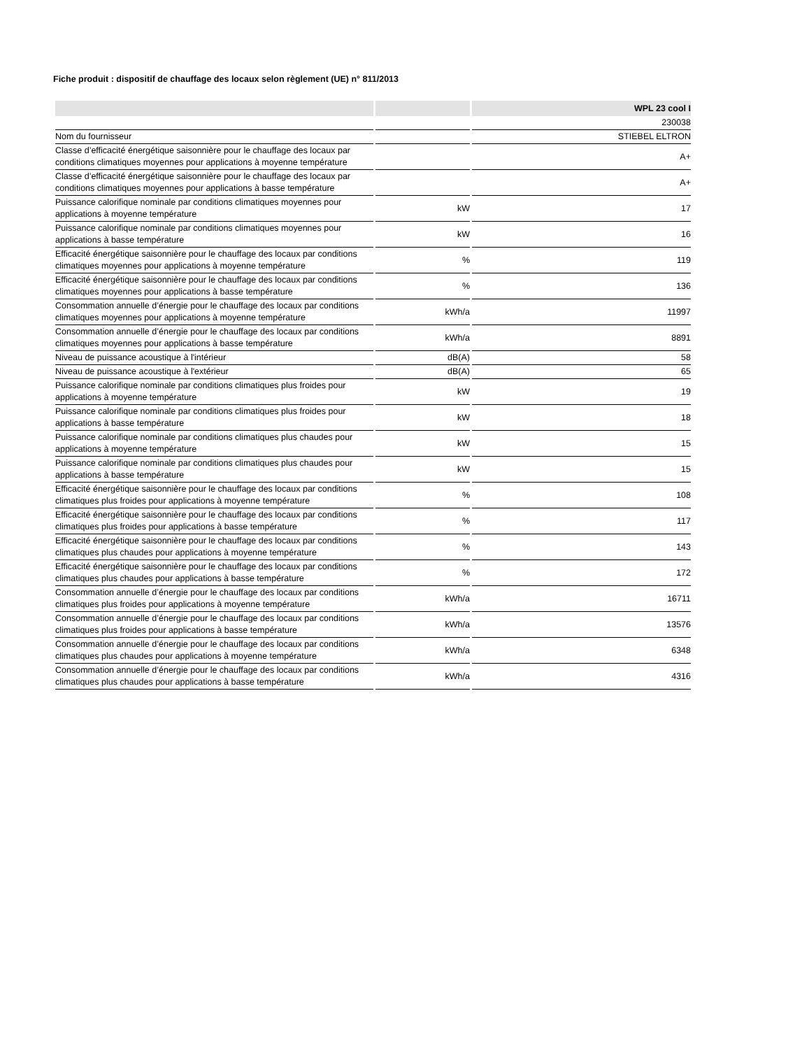Fiche produit : dispositif de chauffage des locaux selon règlement (UE) n° 811/2013
| | | WPL 23 cool I |
| --- | --- | --- |
| | | 230038 |
| Nom du fournisseur | | STIEBEL ELTRON |
| Classe d’efficacité énergétique saisonnière pour le chauffage des locaux par conditions climatiques moyennes pour applications à moyenne température | | A+ |
| Classe d’efficacité énergétique saisonnière pour le chauffage des locaux par conditions climatiques moyennes pour applications à basse température | | A+ |
| Puissance calorifique nominale par conditions climatiques moyennes pour applications à moyenne température | kW | 17 |
| Puissance calorifique nominale par conditions climatiques moyennes pour applications à basse température | kW | 16 |
| Efficacité énergétique saisonnière pour le chauffage des locaux par conditions climatiques moyennes pour applications à moyenne température | % | 119 |
| Efficacité énergétique saisonnière pour le chauffage des locaux par conditions climatiques moyennes pour applications à basse température | % | 136 |
| Consommation annuelle d’énergie pour le chauffage des locaux par conditions climatiques moyennes pour applications à moyenne température | kWh/a | 11997 |
| Consommation annuelle d’énergie pour le chauffage des locaux par conditions climatiques moyennes pour applications à basse température | kWh/a | 8891 |
| Niveau de puissance acoustique à l'intérieur | dB(A) | 58 |
| Niveau de puissance acoustique à l'extérieur | dB(A) | 65 |
| Puissance calorifique nominale par conditions climatiques plus froides pour applications à moyenne température | kW | 19 |
| Puissance calorifique nominale par conditions climatiques plus froides pour applications à basse température | kW | 18 |
| Puissance calorifique nominale par conditions climatiques plus chaudes pour applications à moyenne température | kW | 15 |
| Puissance calorifique nominale par conditions climatiques plus chaudes pour applications à basse température | kW | 15 |
| Efficacité énergétique saisonnière pour le chauffage des locaux par conditions climatiques plus froides pour applications à moyenne température | % | 108 |
| Efficacité énergétique saisonnière pour le chauffage des locaux par conditions climatiques plus froides pour applications à basse température | % | 117 |
| Efficacité énergétique saisonnière pour le chauffage des locaux par conditions climatiques plus chaudes pour applications à moyenne température | % | 143 |
| Efficacité énergétique saisonnière pour le chauffage des locaux par conditions climatiques plus chaudes pour applications à basse température | % | 172 |
| Consommation annuelle d’énergie pour le chauffage des locaux par conditions climatiques plus froides pour applications à moyenne température | kWh/a | 16711 |
| Consommation annuelle d’énergie pour le chauffage des locaux par conditions climatiques plus froides pour applications à basse température | kWh/a | 13576 |
| Consommation annuelle d’énergie pour le chauffage des locaux par conditions climatiques plus chaudes pour applications à moyenne température | kWh/a | 6348 |
| Consommation annuelle d’énergie pour le chauffage des locaux par conditions climatiques plus chaudes pour applications à basse température | kWh/a | 4316 |